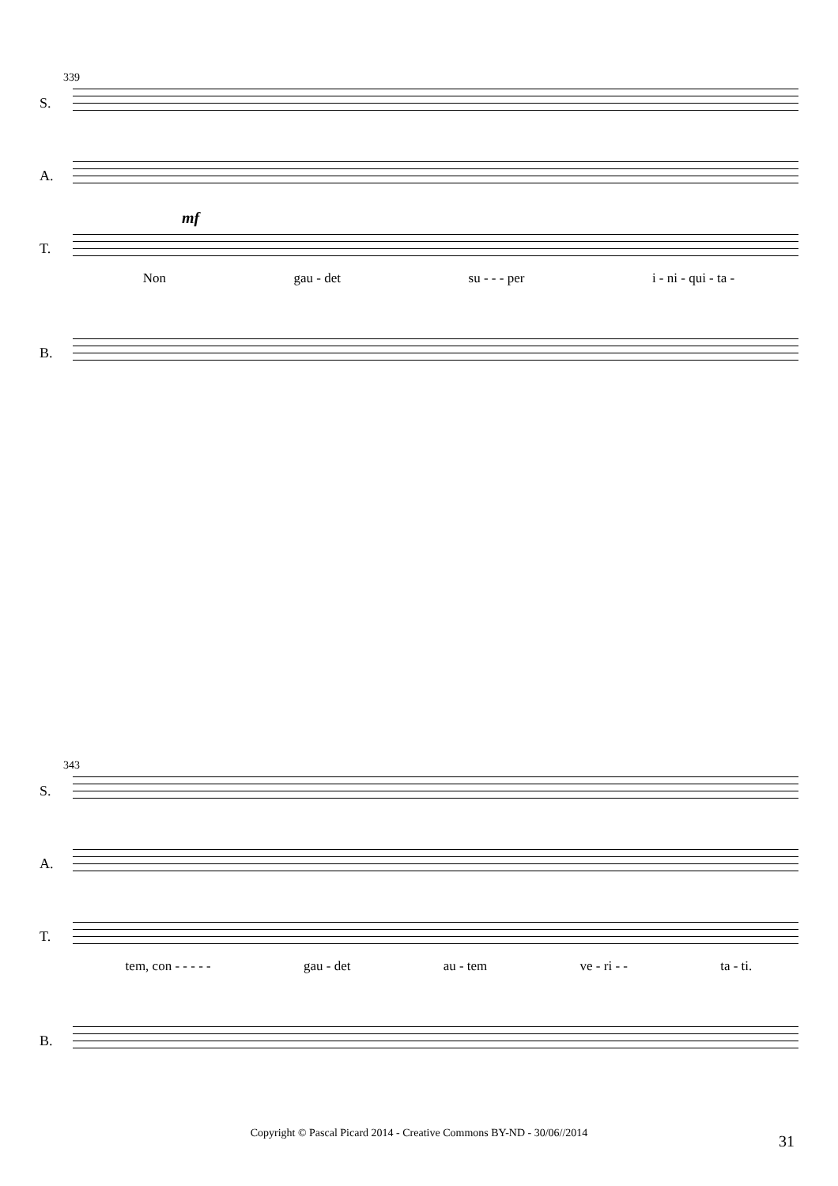339
S.
A.
T.
mf
Non gau - det su - - - per i - ni - qui - ta -
B.
343
S.
A.
T.
tem, con - - - - - gau - det au - tem ve - ri - - ta - ti.
B.
Copyright © Pascal Picard 2014 - Creative Commons BY-ND - 30/06//2014 31